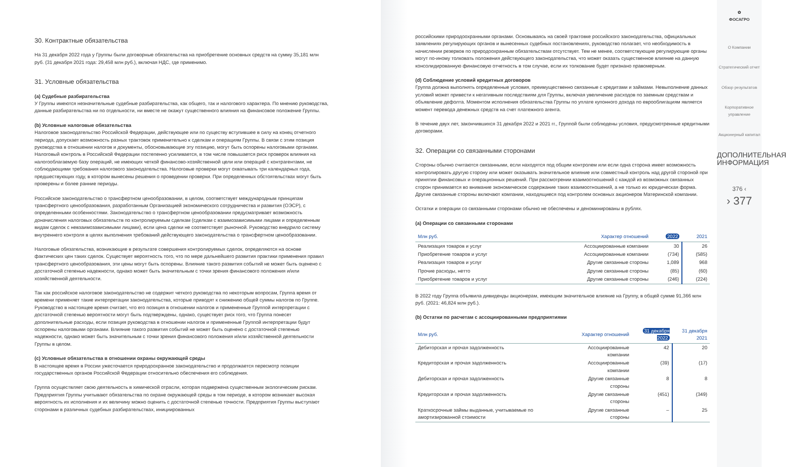30. Контрактные обязательства
На 31 декабря 2022 года у Группы были договорные обязательства на приобретение основных средств на сумму 35,181 млн руб. (31 декабря 2021 года: 29,458 млн руб.), включая НДС, где применимо.
31. Условные обязательства
(a) Судебные разбирательства
У Группы имеются незначительные судебные разбирательства, как общего, так и налогового характера. По мнению руководства, данные разбирательства ни по отдельности, ни вместе не окажут существенного влияния на финансовое положение Группы.
(b) Условные налоговые обязательства
Налоговое законодательство Российской Федерации, действующее или по существу вступившее в силу на конец отчетного периода, допускает возможность разных трактовок применительно к сделкам и операциям Группы. В связи с этим позиция руководства в отношении налогов и документы, обосновывающие эту позицию, могут быть оспорены налоговыми органами. Налоговый контроль в Российской Федерации постепенно усиливается, в том числе повышается риск проверок влияния на налогооблагаемую базу операций, не имеющих четкой финансово-хозяйственной цели или операций с контрагентами, не соблюдающими требования налогового законодательства. Налоговые проверки могут охватывать три календарных года, предшествующих году, в котором вынесены решения о проведении проверки. При определенных обстоятельствах могут быть проверены и более ранние периоды.
Российское законодательство о трансфертном ценообразовании, в целом, соответствует международным принципам трансфертного ценообразования, разработанным Организацией экономического сотрудничества и развития (ОЭСР), с определенными особенностями. Законодательство о трансфертном ценообразовании предусматривает возможность доначисления налоговых обязательств по контролируемым сделкам (сделкам с взаимозависимыми лицами и определенным видам сделок с невзаимозависимыми лицами), если цена сделки не соответствует рыночной. Руководство внедрило систему внутреннего контроля в целях выполнения требований действующего законодательства о трансфертном ценообразовании.
Налоговые обязательства, возникающие в результате совершения контролируемых сделок, определяются на основе фактических цен таких сделок. Существует вероятность того, что по мере дальнейшего развития практики применения правил трансфертного ценообразования, эти цены могут быть оспорены. Влияние такого развития событий не может быть оценено с достаточной степенью надежности, однако может быть значительным с точки зрения финансового положения и/или хозяйственной деятельности.
Так как российское налоговое законодательство не содержит четкого руководства по некоторым вопросам, Группа время от времени применяет такие интерпретации законодательства, которые приводят к снижению общей суммы налогов по Группе. Руководство в настоящее время считает, что его позиция в отношении налогов и примененные Группой интерпретации с достаточной степенью вероятности могут быть подтверждены, однако, существует риск того, что Группа понесет дополнительные расходы, если позиция руководства в отношении налогов и примененные Группой интерпретации будут оспорены налоговыми органами. Влияние такого развития событий не может быть оценено с достаточной степенью надежности, однако может быть значительным с точки зрения финансового положения и/или хозяйственной деятельности Группы в целом.
(c) Условные обязательства в отношении охраны окружающей среды
В настоящее время в России ужесточается природоохранное законодательство и продолжается пересмотр позиции государственных органов Российской Федерации относительно обеспечения его соблюдения.
Группа осуществляет свою деятельность в химической отрасли, которая подвержена существенным экологическим рискам. Предприятия Группы учитывают обязательства по охране окружающей среды в том периоде, в котором возникает высокая вероятность их исполнения и их величину можно оценить с достаточной степенью точности. Предприятия Группы выступают сторонами в различных судебных разбирательствах, инициированных
российскими природоохранными органами. Основываясь на своей трактовке российского законодательства, официальных заявлениях регулирующих органов и вынесенных судебных постановлениях, руководство полагает, что необходимость в начислении резервов по природоохранным обязательствам отсутствует. Тем не менее, соответствующие регулирующие органы могут по-иному толковать положения действующего законодательства, что может оказать существенное влияние на данную консолидированную финансовую отчетность в том случае, если их толкование будет признано правомерным.
(d) Соблюдение условий кредитных договоров
Группа должна выполнять определенные условия, преимущественно связанные с кредитами и займами. Невыполнение данных условий может привести к негативным последствиям для Группы, включая увеличение расходов по заемным средствам и объявление дефолта. Моментом исполнения обязательства Группы по уплате купонного дохода по еврооблигациям является момент перевода денежных средств на счет платежного агента.
В течение двух лет, закончившихся 31 декабря 2022 и 2021 гг., Группой были соблюдены условия, предусмотренные кредитными договорами.
32. Операции со связанными сторонами
Стороны обычно считаются связанными, если находятся под общим контролем или если одна сторона имеет возможность контролировать другую сторону или может оказывать значительное влияние или совместный контроль над другой стороной при принятии финансовых и операционных решений. При рассмотрении взаимоотношений с каждой из возможных связанных сторон принимается во внимание экономическое содержание таких взаимоотношений, а не только их юридическая форма. Другие связанные стороны включают компании, находящиеся под контролем основных акционеров Материнской компании.
Остатки и операции со связанными сторонами обычно не обеспечены и деноминированы в рублях.
(a) Операции со связанными сторонами
| Млн руб. | Характер отношений | 2022 | 2021 |
| --- | --- | --- | --- |
| Реализация товаров и услуг | Ассоциированные компании | 30 | 26 |
| Приобретение товаров и услуг | Ассоциированные компании | (734) | (585) |
| Реализация товаров и услуг | Другие связанные стороны | 1,089 | 968 |
| Прочие расходы, нетто | Другие связанные стороны | (85) | (60) |
| Приобретение товаров и услуг | Другие связанные стороны | (246) | (224) |
В 2022 году Группа объявила дивиденды акционерам, имеющим значительное влияние на Группу, в общей сумме 91,366 млн руб. (2021: 46,824 млн руб.).
(b) Остатки по расчетам с ассоциированными предприятиями
| Млн руб. | Характер отношений | 31 декабря 2022 | 31 декабря 2021 |
| --- | --- | --- | --- |
| Дебиторская и прочая задолженность | Ассоциированные компании | 42 | 20 |
| Кредиторская и прочая задолженность | Ассоциированные компании | (39) | (17) |
| Дебиторская и прочая задолженность | Другие связанные стороны | 8 | 8 |
| Кредиторская и прочая задолженность | Другие связанные стороны | (451) | (349) |
| Краткосрочные займы выданные, учитываемые по амортизированной стоимости | Другие связанные стороны | – | 25 |
✿
ФОСАГРО
О Компании
Стратегический отчет
Обзор результатов
Корпоративное управление
Акционерный капитал
ДОПОЛНИТЕЛЬНАЯ ИНФОРМАЦИЯ
376 ‹
› 377